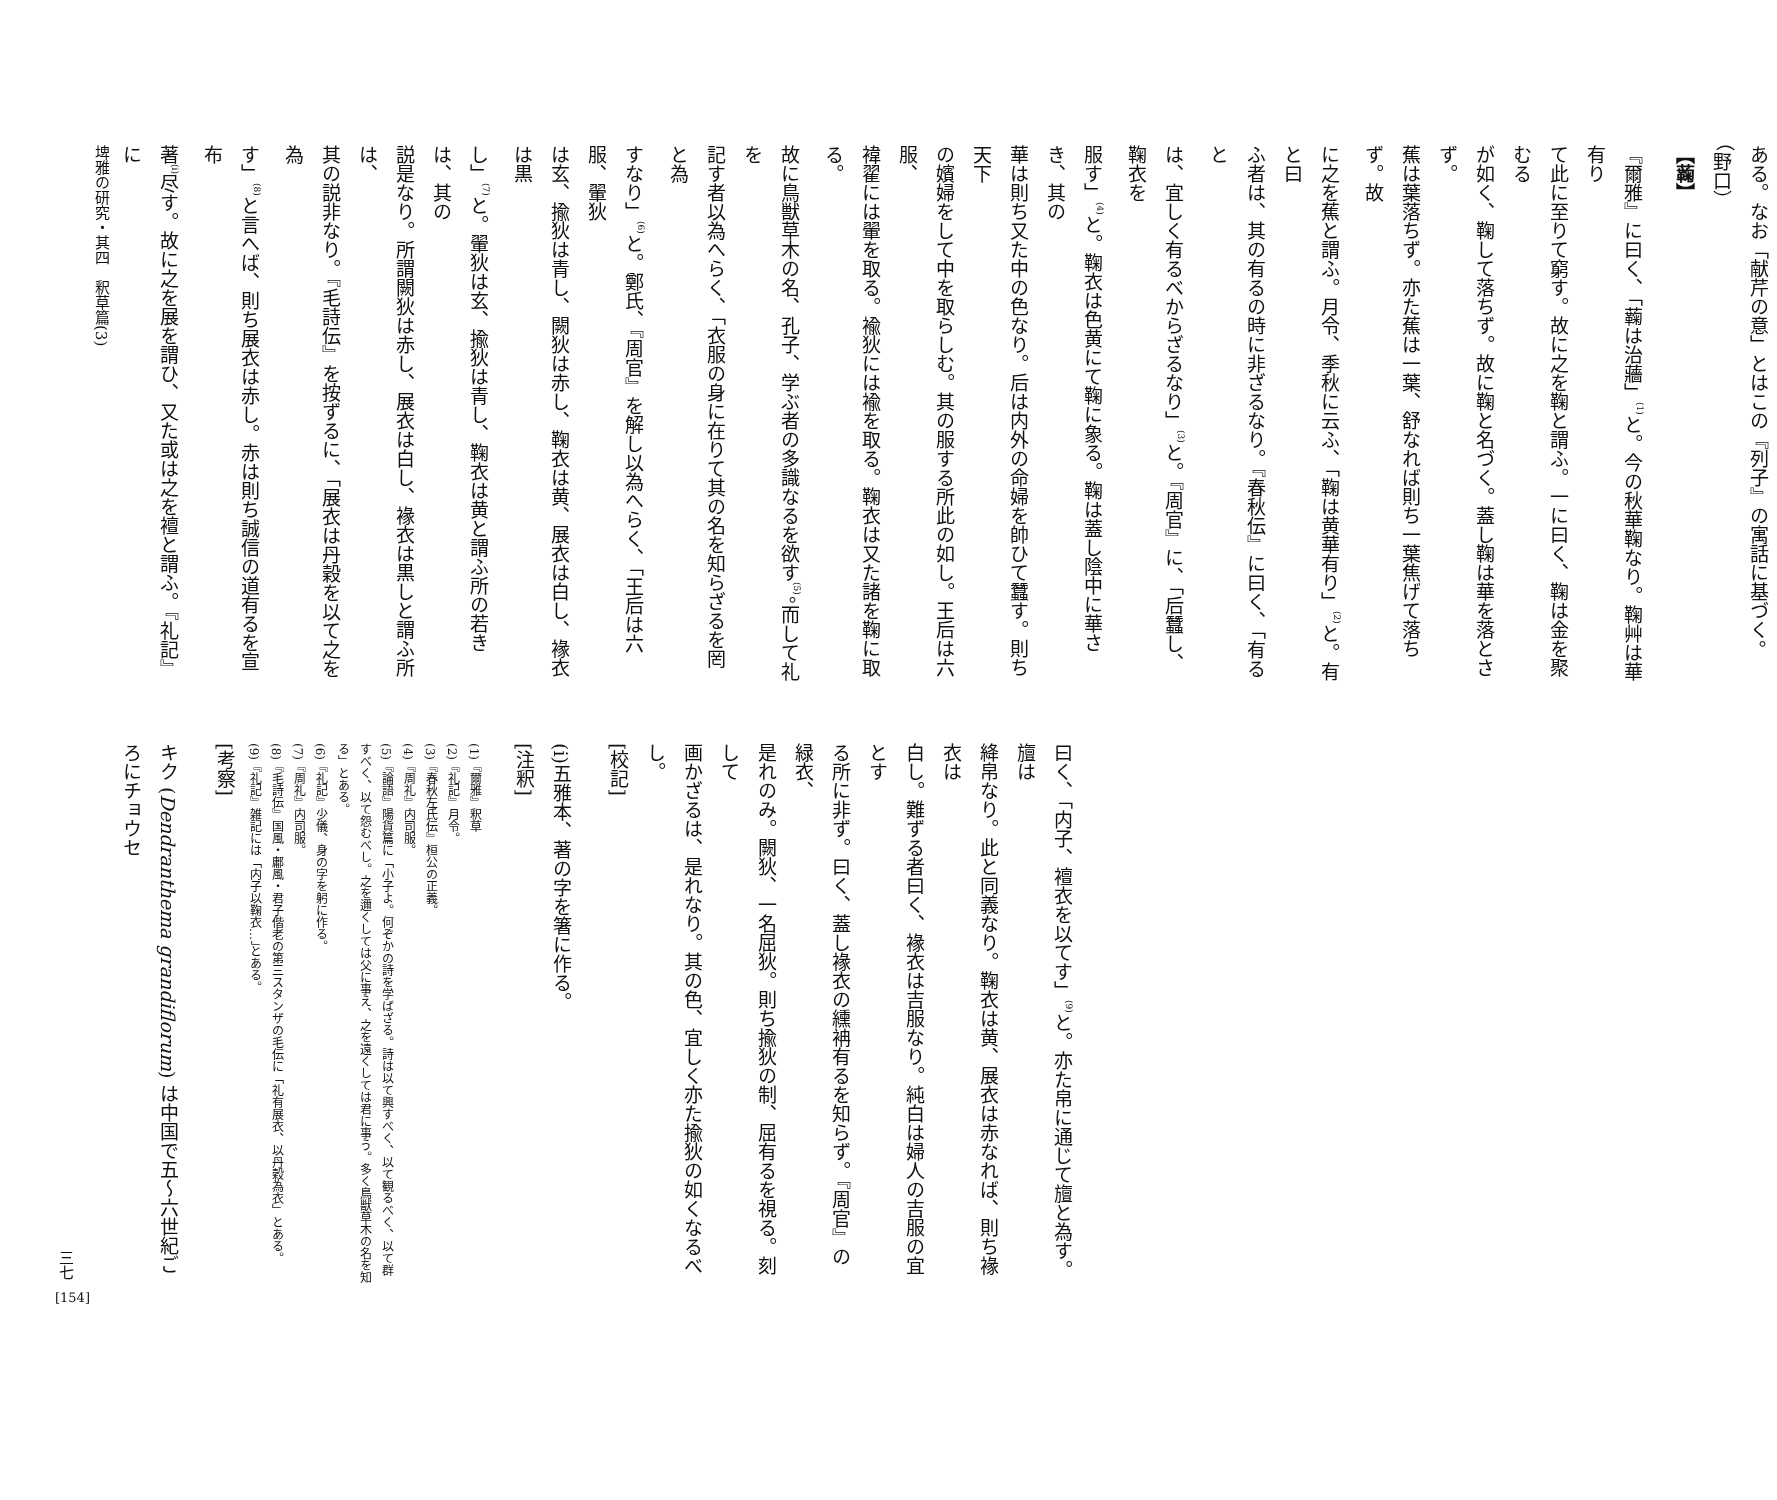ある。なお「献芹の意」とはこの『列子』の寓話に基づく。（野口）
【蘜】
『爾雅』に曰く、「蘜は治蘠」<sup>(1)</sup>と。今の秋華鞠なり。鞠艸は華有り
て此に至りて窮す。故に之を鞠と謂ふ。一に曰く、鞠は金を聚むる
が如く、鞠して落ちず。故に鞠と名づく。蓋し鞠は華を落とさず。
蕉は葉落ちず。亦た蕉は一葉、舒なれば則ち一葉焦げて落ちず。故
に之を蕉と謂ふ。月令、季秋に云ふ、「鞠は黄華有り」<sup>(2)</sup>と。有と曰
ふ者は、其の有るの時に非ざるなり。『春秋伝』に曰く、「有ると
は、宜しく有るべからざるなり」<sup>(3)</sup>と。『周官』に、「后蠶し、鞠衣を
服す」<sup>(4)</sup>と。鞠衣は色黄にて鞠に象る。鞠は蓋し陰中に華さき、其の
華は則ち又た中の色なり。后は内外の命婦を帥ひて蠶す。則ち天下
の嬪婦をして中を取らしむ。其の服する所此の如し。王后は六服、
褘翟には翬を取る。褕狄には褕を取る。鞠衣は又た諸を鞠に取る。
故に鳥獣草木の名、孔子、学ぶ者の多識なるを欲す<sup>(5)</sup>。而して礼を
記す者以為へらく、「衣服の身に在りて其の名を知らざるを罔と為
すなり」<sup>(6)</sup>と。鄭氏、『周官』を解し以為へらく、「王后は六服、翬狄
は玄、揄狄は青し、闕狄は赤し、鞠衣は黄、展衣は白し、褖衣は黒
し」<sup>(7)</sup>と。翬狄は玄、揄狄は青し、鞠衣は黄と謂ふ所の若きは、其の
説是なり。所謂闕狄は赤し、展衣は白し、褖衣は黒しと謂ふ所は、
其の説非なり。『毛詩伝』を按ずるに、「展衣は丹穀を以て之を為
す」<sup>(8)</sup>と言へば、則ち展衣は赤し。赤は則ち誠信の道有るを宣布
著<sup>(i)</sup>尽す。故に之を展を謂ひ、又た或は之を襢と謂ふ。『礼記』に
曰く、「内子、襢衣を以てす」<sup>(9)</sup>と。亦た帛に通じて旜と為す。旜は
絳帛なり。此と同義なり。鞠衣は黄、展衣は赤なれば、則ち褖衣は
白し。難ずる者曰く、褖衣は吉服なり。純白は婦人の吉服の宜とす
る所に非ず。曰く、蓋し褖衣の纁袡有るを知らず。『周官』の緑衣、
是れのみ。闕狄、一名屈狄。則ち揄狄の制、屈有るを視る。刻して
画かざるは、是れなり。其の色、宜しく亦た揄狄の如くなるべし。
[校記]
(i)五雅本、著の字を箸に作る。
[注釈]
(1)『爾雅』釈草
(2)『礼記』月令。
(3)『春秋左氏伝』桓公の正義。
(4)『周礼』内司服。
(5)『論語』陽貨篇に「小子よ。何ぞかの詩を学ばざる。詩は以て興すべく、以て観るべく、以て群すべく、以て怨むべし。之を邇くしては父に事え、之を遠くしては君に事う。多く鳥獣草木の名を知る」とある。
(6)『礼記』少儀、身の字を躬に作る。
(7)『周礼』内司服。
(8)『毛詩伝』国風・鄘風・君子偕老の第三スタンザの毛伝に「礼有展衣、以丹穀為衣」とある。
(9)『礼記』雑記には「内子以鞠衣…」とある。
[考察]
キク (Dendranthema grandiflorum) は中国で五〜六世紀ごろにチョウセ
埤雅の研究・其四　釈草篇(3)
三七
[154]